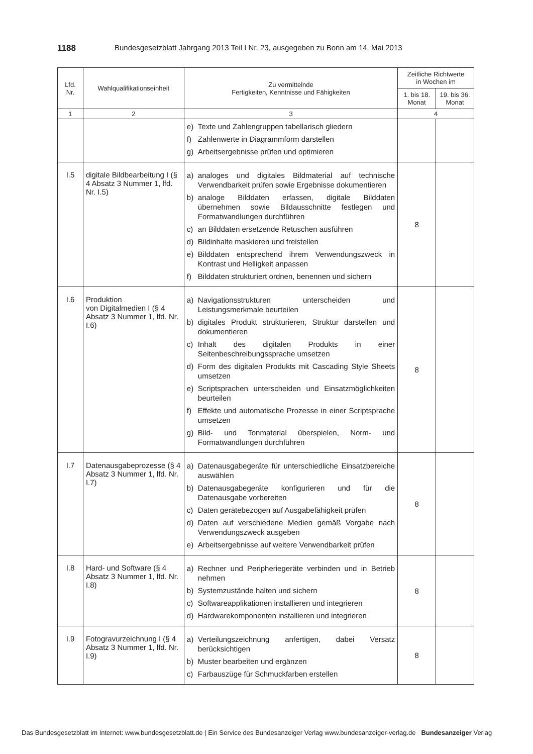1188 Bundesgesetzblatt Jahrgang 2013 Teil I Nr. 23, ausgegeben zu Bonn am 14. Mai 2013
| Lfd. Nr. | Wahlqualifikationseinheit | Zu vermittelnde Fertigkeiten, Kenntnisse und Fähigkeiten | Zeitliche Richtwerte in Wochen im | |
| --- | --- | --- | --- | --- |
| | | | 1. bis 18. Monat | 19. bis 36. Monat |
| 1 | 2 | 3 | 4 | |
| | | e) Texte und Zahlengruppen tabellarisch gliedern f) Zahlenwerte in Diagrammform darstellen g) Arbeitsergebnisse prüfen und optimieren | | |
| I.5 | digitale Bildbearbeitung I (§ 4 Absatz 3 Nummer 1, lfd. Nr. I.5) | a) analoges und digitales Bildmaterial auf technische Verwendbarkeit prüfen sowie Ergebnisse dokumentieren b) analoge Bilddaten erfassen, digitale Bilddaten übernehmen sowie Bildausschnitte festlegen und Formatwandlungen durchführen c) an Bilddaten ersetzende Retuschen ausführen d) Bildinhalte maskieren und freistellen e) Bilddaten entsprechend ihrem Verwendungszweck in Kontrast und Helligkeit anpassen f) Bilddaten strukturiert ordnen, benennen und sichern | 8 | |
| I.6 | Produktion von Digitalmedien I (§ 4 Absatz 3 Nummer 1, lfd. Nr. I.6) | a) Navigationsstrukturen unterscheiden und Leistungsmerkmale beurteilen b) digitales Produkt strukturieren, Struktur darstellen und dokumentieren c) Inhalt des digitalen Produkts in einer Seitenbeschreibungssprache umsetzen d) Form des digitalen Produkts mit Cascading Style Sheets umsetzen e) Scriptsprachen unterscheiden und Einsatzmöglichkeiten beurteilen f) Effekte und automatische Prozesse in einer Scriptsprache umsetzen g) Bild- und Tonmaterial überspielen, Norm- und Formatwandlungen durchführen | 8 | |
| I.7 | Datenausgabeprozesse (§ 4 Absatz 3 Nummer 1, lfd. Nr. I.7) | a) Datenausgabegeräte für unterschiedliche Einsatzbereiche auswählen b) Datenausgabegeräte konfigurieren und für die Datenausgabe vorbereiten c) Daten gerätebezogen auf Ausgabefähigkeit prüfen d) Daten auf verschiedene Medien gemäß Vorgabe nach Verwendungszweck ausgeben e) Arbeitsergebnisse auf weitere Verwendbarkeit prüfen | 8 | |
| I.8 | Hard- und Software (§ 4 Absatz 3 Nummer 1, lfd. Nr. I.8) | a) Rechner und Peripheriegeräte verbinden und in Betrieb nehmen b) Systemzustände halten und sichern c) Softwareapplikationen installieren und integrieren d) Hardwarekomponenten installieren und integrieren | 8 | |
| I.9 | Fotogravurzeichnung I (§ 4 Absatz 3 Nummer 1, lfd. Nr. I.9) | a) Verteilungszeichnung anfertigen, dabei Versatz berücksichtigen b) Muster bearbeiten und ergänzen c) Farbauszüge für Schmuckfarben erstellen | 8 | |
Das Bundesgesetzblatt im Internet: www.bundesgesetzblatt.de | Ein Service des Bundesanzeiger Verlag www.bundesanzeiger-verlag.de Bundesanzeiger Verlag